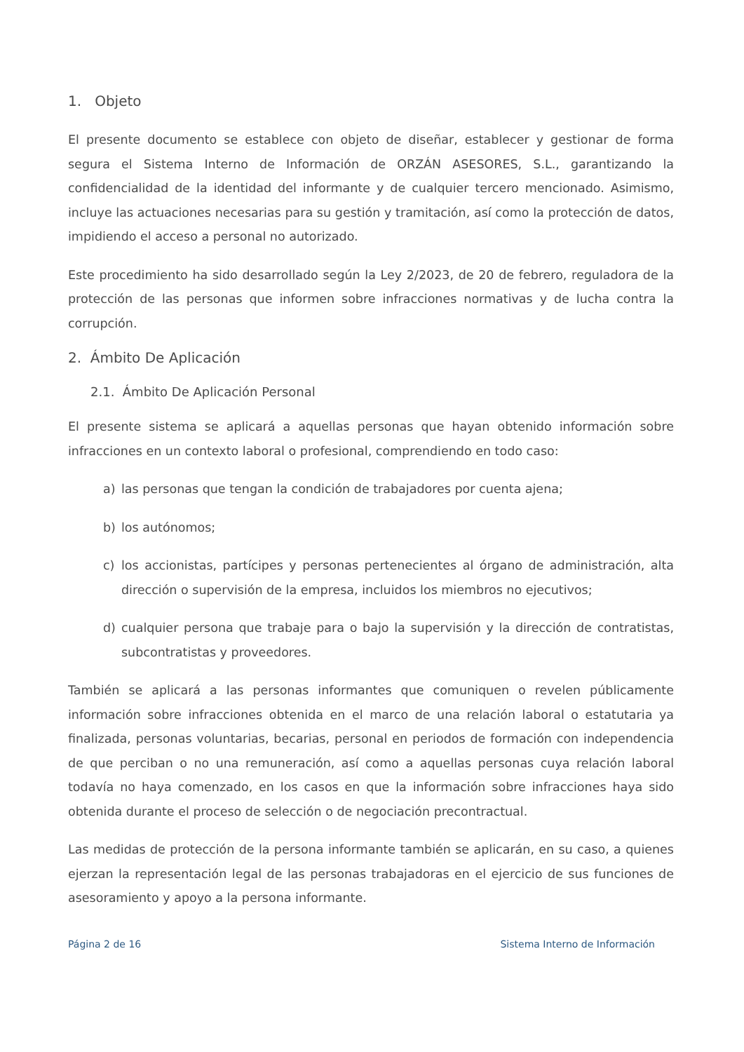1. Objeto
El presente documento se establece con objeto de diseñar, establecer y gestionar de forma segura el Sistema Interno de Información de ORZÁN ASESORES, S.L., garantizando la confidencialidad de la identidad del informante y de cualquier tercero mencionado. Asimismo, incluye las actuaciones necesarias para su gestión y tramitación, así como la protección de datos, impidiendo el acceso a personal no autorizado.
Este procedimiento ha sido desarrollado según la Ley 2/2023, de 20 de febrero, reguladora de la protección de las personas que informen sobre infracciones normativas y de lucha contra la corrupción.
2. Ámbito De Aplicación
2.1. Ámbito De Aplicación Personal
El presente sistema se aplicará a aquellas personas que hayan obtenido información sobre infracciones en un contexto laboral o profesional, comprendiendo en todo caso:
a) las personas que tengan la condición de trabajadores por cuenta ajena;
b) los autónomos;
c) los accionistas, partícipes y personas pertenecientes al órgano de administración, alta dirección o supervisión de la empresa, incluidos los miembros no ejecutivos;
d) cualquier persona que trabaje para o bajo la supervisión y la dirección de contratistas, subcontratistas y proveedores.
También se aplicará a las personas informantes que comuniquen o revelen públicamente información sobre infracciones obtenida en el marco de una relación laboral o estatutaria ya finalizada, personas voluntarias, becarias, personal en periodos de formación con independencia de que perciban o no una remuneración, así como a aquellas personas cuya relación laboral todavía no haya comenzado, en los casos en que la información sobre infracciones haya sido obtenida durante el proceso de selección o de negociación precontractual.
Las medidas de protección de la persona informante también se aplicarán, en su caso, a quienes ejerzan la representación legal de las personas trabajadoras en el ejercicio de sus funciones de asesoramiento y apoyo a la persona informante.
Página 2 de 16 Sistema Interno de Información